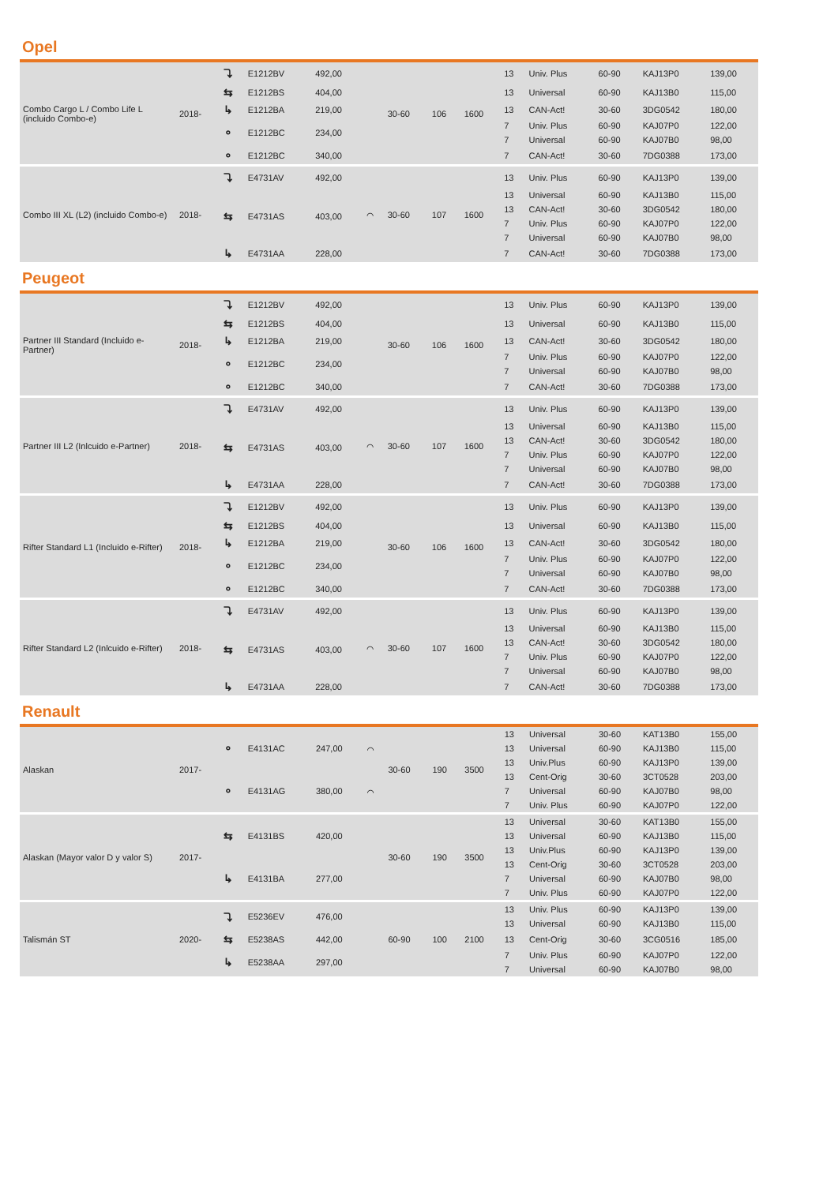Opel
| Combo Cargo L / Combo Life L (incluido Combo-e) | 2018- | ⤵ | E1212BV | 492,00 | | 30-60 | 106 | 1600 | 13 | Univ. Plus | 60-90 | KAJ13P0 | 139,00 | | | | | | |
| | | ⇆ | E1212BS | 404,00 | | | | | 13 | Universal | 60-90 | KAJ13B0 | 115,00 | | | | | | |
| | | ↳ | E1212BA | 219,00 | | | | | 13 | CAN-Act! | 30-60 | 3DG0542 | 180,00 | | | | | | |
| | | ⚬ | E1212BC | 234,00 | | | | | 7 | Univ. Plus | 60-90 | KAJ07P0 | 122,00 | | | | | | |
| | | | | | | | | | 7 | Universal | 60-90 | KAJ07B0 | 98,00 | | | | | | |
| | | ⚬ | E1212BC | 340,00 | | | | | 7 | CAN-Act! | 30-60 | 7DG0388 | 173,00 | | | | | | |
| | | Combo III XL (L2) (incluido Combo-e) | 2018- | ⤵ | | | | | E4731AV | 492,00 | ⌒ | 30-60 | 107 | 1600 | 13 | Univ. Plus | 60-90 | KAJ13P0 | 139,00 |
| ⇆ | E4731AS | | | 403,00 | 13 | Universal | 60-90 | KAJ13B0 | 115,00 | | | | | | | | | | |
| | | | | | 13 | CAN-Act! | 30-60 | 3DG0542 | 180,00 | | | | | | | | | | |
| | | | | | 7 | Univ. Plus | 60-90 | KAJ07P0 | 122,00 | | | | | | | | | | |
| | | | | | 7 | Universal | 60-90 | KAJ07B0 | 98,00 | | | | | | | | | | |
| ↳ | E4731AA | | | 228,00 | 7 | CAN-Act! | 30-60 | 7DG0388 | 173,00 | | | | | | | | | | |
Peugeot
| Partner III Standard (Incluido e-Partner) | 2018- | ⤵ | E1212BV | 492,00 | | 30-60 | 106 | 1600 | 13 | Univ. Plus | 60-90 | KAJ13P0 | 139,00 |
| | | ⇆ | E1212BS | 404,00 | | | | | 13 | Universal | 60-90 | KAJ13B0 | 115,00 |
| | | ↳ | E1212BA | 219,00 | | | | | 13 | CAN-Act! | 30-60 | 3DG0542 | 180,00 |
| | | ⚬ | E1212BC | 234,00 | | | | | 7 | Univ. Plus | 60-90 | KAJ07P0 | 122,00 |
| | | | | | | | | | 7 | Universal | 60-90 | KAJ07B0 | 98,00 |
| | | ⚬ | E1212BC | 340,00 | | | | | 7 | CAN-Act! | 30-60 | 7DG0388 | 173,00 |
| Partner III L2 (Inlcuido e-Partner) | 2018- | ⤵ | E4731AV | 492,00 | ⌒ | 30-60 | 107 | 1600 | 13 | Univ. Plus | 60-90 | KAJ13P0 | 139,00 |
| | | ⇆ | E4731AS | 403,00 | | | | | 13 | Universal | 60-90 | KAJ13B0 | 115,00 |
| | | | | | | | | | 13 | CAN-Act! | 30-60 | 3DG0542 | 180,00 |
| | | | | | | | | | 7 | Univ. Plus | 60-90 | KAJ07P0 | 122,00 |
| | | | | | | | | | 7 | Universal | 60-90 | KAJ07B0 | 98,00 |
| | | ↳ | E4731AA | 228,00 | | | | | 7 | CAN-Act! | 30-60 | 7DG0388 | 173,00 |
| Rifter Standard L1 (Incluido e-Rifter) | 2018- | ⤵ | E1212BV | 492,00 | | 30-60 | 106 | 1600 | 13 | Univ. Plus | 60-90 | KAJ13P0 | 139,00 |
| | | ⇆ | E1212BS | 404,00 | | | | | 13 | Universal | 60-90 | KAJ13B0 | 115,00 |
| | | ↳ | E1212BA | 219,00 | | | | | 13 | CAN-Act! | 30-60 | 3DG0542 | 180,00 |
| | | ⚬ | E1212BC | 234,00 | | | | | 7 | Univ. Plus | 60-90 | KAJ07P0 | 122,00 |
| | | | | | | | | | 7 | Universal | 60-90 | KAJ07B0 | 98,00 |
| | | ⚬ | E1212BC | 340,00 | | | | | 7 | CAN-Act! | 30-60 | 7DG0388 | 173,00 |
| Rifter Standard L2 (Inlcuido e-Rifter) | 2018- | ⤵ | E4731AV | 492,00 | ⌒ | 30-60 | 107 | 1600 | 13 | Univ. Plus | 60-90 | KAJ13P0 | 139,00 |
| | | ⇆ | E4731AS | 403,00 | | | | | 13 | Universal | 60-90 | KAJ13B0 | 115,00 |
| | | | | | | | | | 13 | CAN-Act! | 30-60 | 3DG0542 | 180,00 |
| | | | | | | | | | 7 | Univ. Plus | 60-90 | KAJ07P0 | 122,00 |
| | | | | | | | | | 7 | Universal | 60-90 | KAJ07B0 | 98,00 |
| | | ↳ | E4731AA | 228,00 | | | | | 7 | CAN-Act! | 30-60 | 7DG0388 | 173,00 |
Renault
| Alaskan | 2017- | ⚬ | E4131AC | 247,00 | ⌒ | 30-60 | 190 | 3500 | 13 | Universal | 30-60 | KAT13B0 | 155,00 |
| | | | | | | | | | 13 | Universal | 60-90 | KAJ13B0 | 115,00 |
| | | | | | | | | | 13 | Univ.Plus | 60-90 | KAJ13P0 | 139,00 |
| | | ⚬ | E4131AG | 380,00 | ⌒ | | | | 13 | Cent-Orig | 30-60 | 3CT0528 | 203,00 |
| | | | | | | | | | 7 | Universal | 60-90 | KAJ07B0 | 98,00 |
| | | | | | | | | | 7 | Univ. Plus | 60-90 | KAJ07P0 | 122,00 |
| Alaskan (Mayor valor D y valor S) | 2017- | ⇆ | E4131BS | 420,00 | | 30-60 | 190 | 3500 | 13 | Universal | 30-60 | KAT13B0 | 155,00 |
| | | | | | | | | | 13 | Universal | 60-90 | KAJ13B0 | 115,00 |
| | | | | | | | | | 13 | Univ.Plus | 60-90 | KAJ13P0 | 139,00 |
| | | ↳ | E4131BA | 277,00 | | | | | 13 | Cent-Orig | 30-60 | 3CT0528 | 203,00 |
| | | | | | | | | | 7 | Universal | 60-90 | KAJ07B0 | 98,00 |
| | | | | | | | | | 7 | Univ. Plus | 60-90 | KAJ07P0 | 122,00 |
| Talismán ST | 2020- | ⤵ | E5236EV | 476,00 | | 60-90 | 100 | 2100 | 13 | Univ. Plus | 60-90 | KAJ13P0 | 139,00 |
| | | | | | | | | | 13 | Universal | 60-90 | KAJ13B0 | 115,00 |
| | | ⇆ | E5238AS | 442,00 | | | | | 13 | Cent-Orig | 30-60 | 3CG0516 | 185,00 |
| | | ↳ | E5238AA | 297,00 | | | | | 7 | Univ. Plus | 60-90 | KAJ07P0 | 122,00 |
| | | | | | | | | | 7 | Universal | 60-90 | KAJ07B0 | 98,00 |